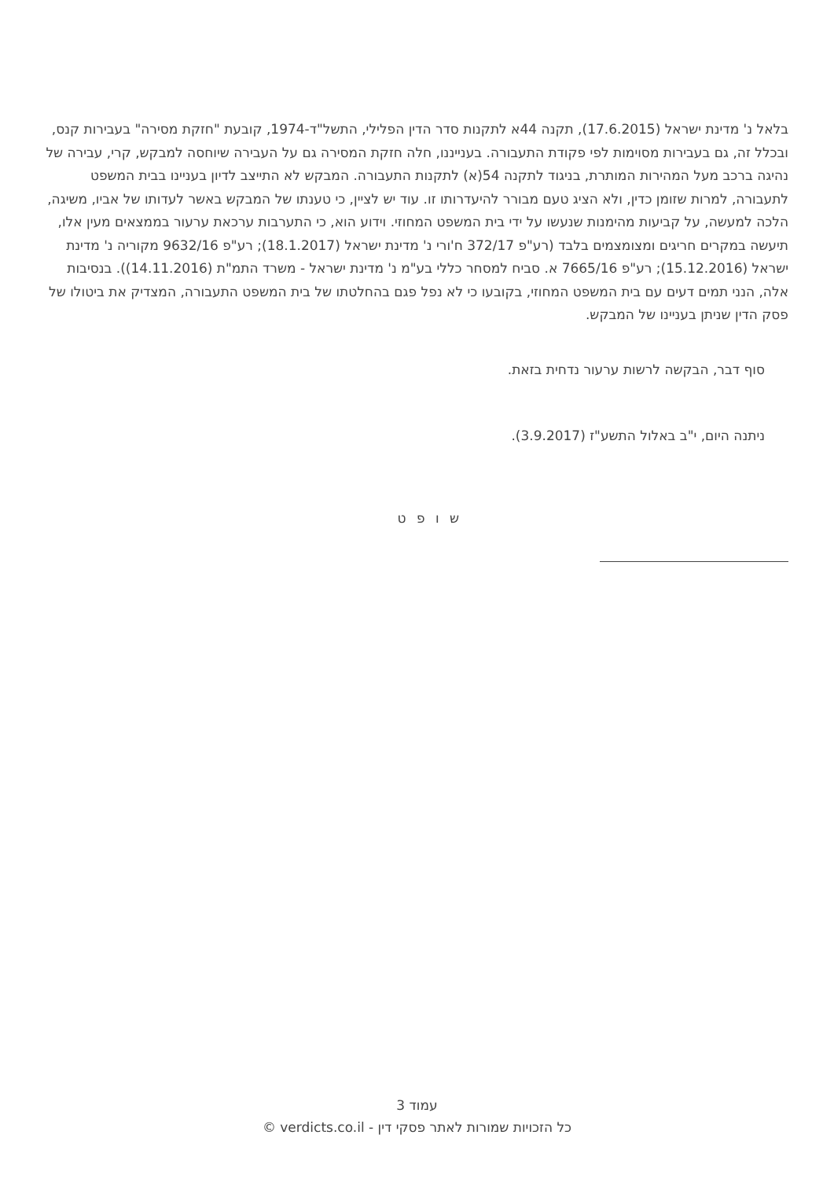בלאל נ' מדינת ישראל (17.6.2015), תקנה 44א לתקנות סדר הדין הפלילי, התשל"ד-1974, קובעת "חזקת מסירה" בעבירות קנס, ובכלל זה, גם בעבירות מסוימות לפי פקודת התעבורה. בענייננו, חלה חזקת המסירה גם על העבירה שיוחסה למבקש, קרי, עבירה של נהיגה ברכב מעל המהירות המותרת, בניגוד לתקנה 54(א) לתקנות התעבורה. המבקש לא התייצב לדיון בעניינו בבית המשפט לתעבורה, למרות שזומן כדין, ולא הציג טעם מבורר להיעדרותו זו. עוד יש לציין, כי טענתו של המבקש באשר לעדותו של אביו, משיגה, הלכה למעשה, על קביעות מהימנות שנעשו על ידי בית המשפט המחוזי. וידוע הוא, כי התערבות ערכאת ערעור בממצאים מעין אלו, תיעשה במקרים חריגים ומצומצמים בלבד (רע"פ 372/17 ח'ורי נ' מדינת ישראל (18.1.2017); רע"פ 9632/16 מקוריה נ' מדינת ישראל (15.12.2016); רע"פ 7665/16 א. סביח למסחר כללי בע"מ נ' מדינת ישראל - משרד התמ"ת (14.11.2016)). בנסיבות אלה, הנני תמים דעים עם בית המשפט המחוזי, בקובעו כי לא נפל פגם בהחלטתו של בית המשפט התעבורה, המצדיק את ביטולו של פסק הדין שניתן בעניינו של המבקש.
סוף דבר, הבקשה לרשות ערעור נדחית בזאת.
ניתנה היום, י"ב באלול התשע"ז (3.9.2017).
ש ו פ ט
עמוד 3
כל הזכויות שמורות לאתר פסקי דין - verdicts.co.il ©